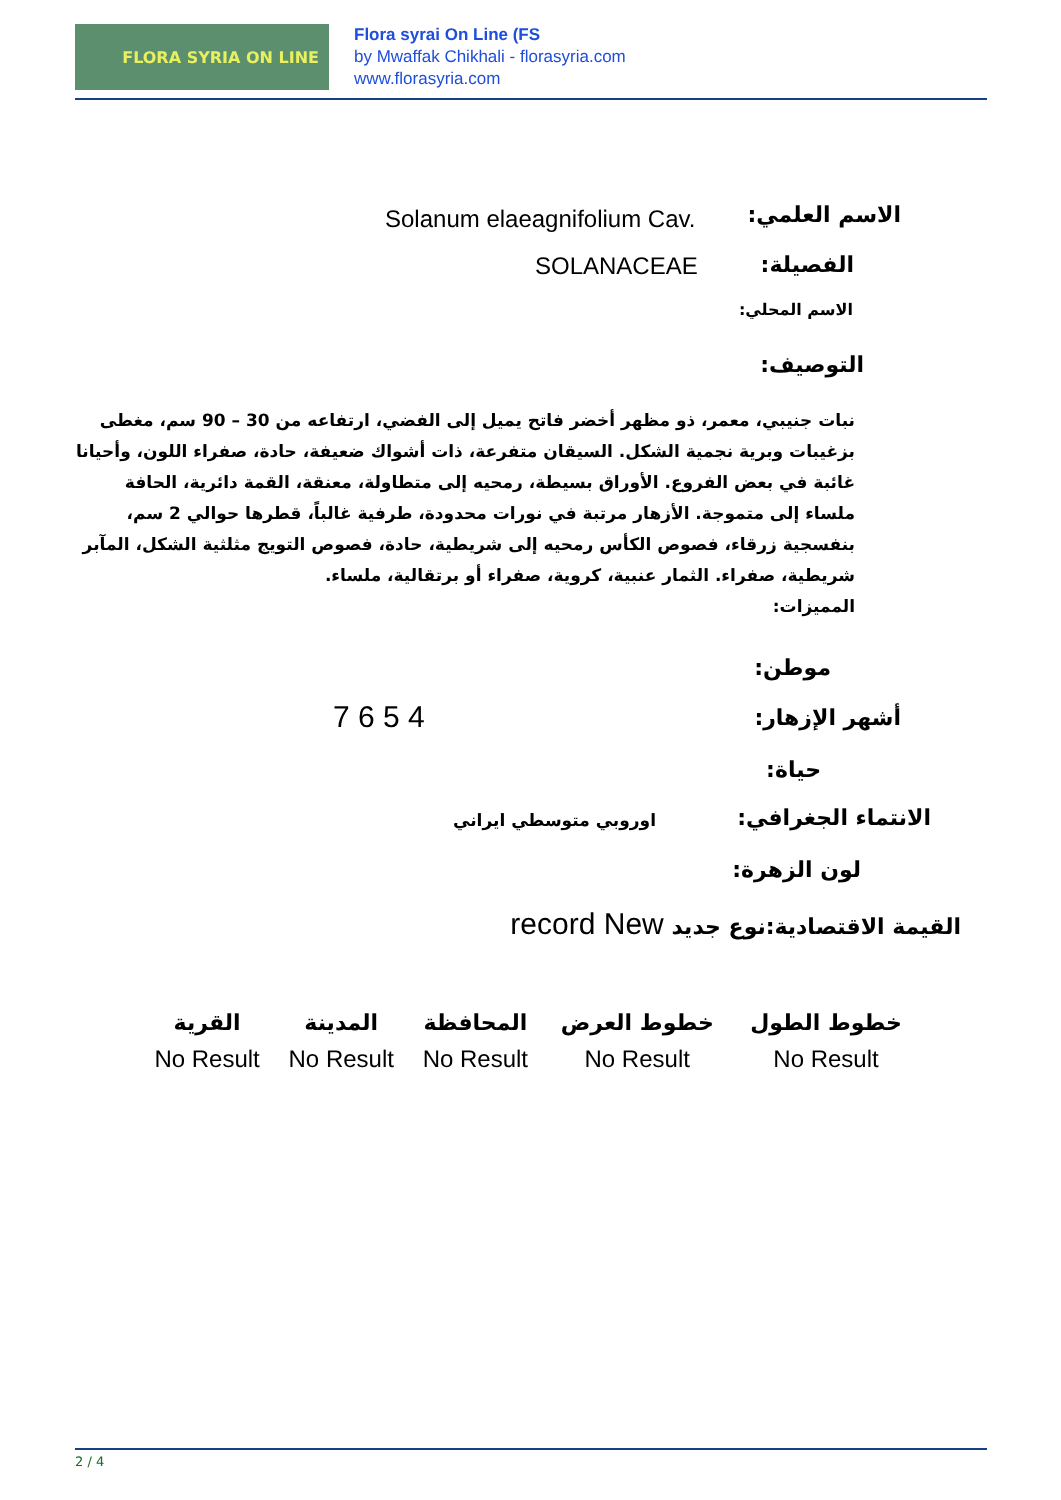FLORA SYRIA ON LINE
Flora syrai On Line (FS
by Mwaffak Chikhali - florasyria.com
www.florasyria.com
الاسم العلمي: Solanum elaeagnifolium Cav.
الفصيلة: SOLANACEAE
الاسم المحلي:
التوصيف:
نبات جنيبي، معمر، ذو مظهر أخضر فاتح يميل إلى الفضي، ارتفاعه من 30 – 90 سم، مغطى بزغيبات وبرية نجمية الشكل. السيقان متفرعة، ذات أشواك ضعيفة، حادة، صفراء اللون، وأحيانا غائبة في بعض الفروع. الأوراق بسيطة، رمحيه إلى متطاولة، معنقة، القمة دائرية، الحافة ملساء إلى متموجة. الأزهار مرتبة في نورات محدودة، طرفية غالباً، قطرها حوالي 2 سم، بنفسجية زرقاء، فصوص الكأس رمحيه إلى شريطية، حادة، فصوص التويج مثلثية الشكل، المآبر شريطية، صفراء. الثمار عنبية، كروية، صفراء أو برتقالية، ملساء.
المميزات:
موطن:
أشهر الإزهار: 7 6 5 4
حياة:
الانتماء الجغرافي: اوروبي متوسطي ايراني
لون الزهرة:
القيمة الاقتصادية:نوع جديد record New
| خطوط الطول | خطوط العرض | المحافظة | المدينة | القرية |
| --- | --- | --- | --- | --- |
| No Result | No Result | No Result | No Result | No Result |
2 / 4